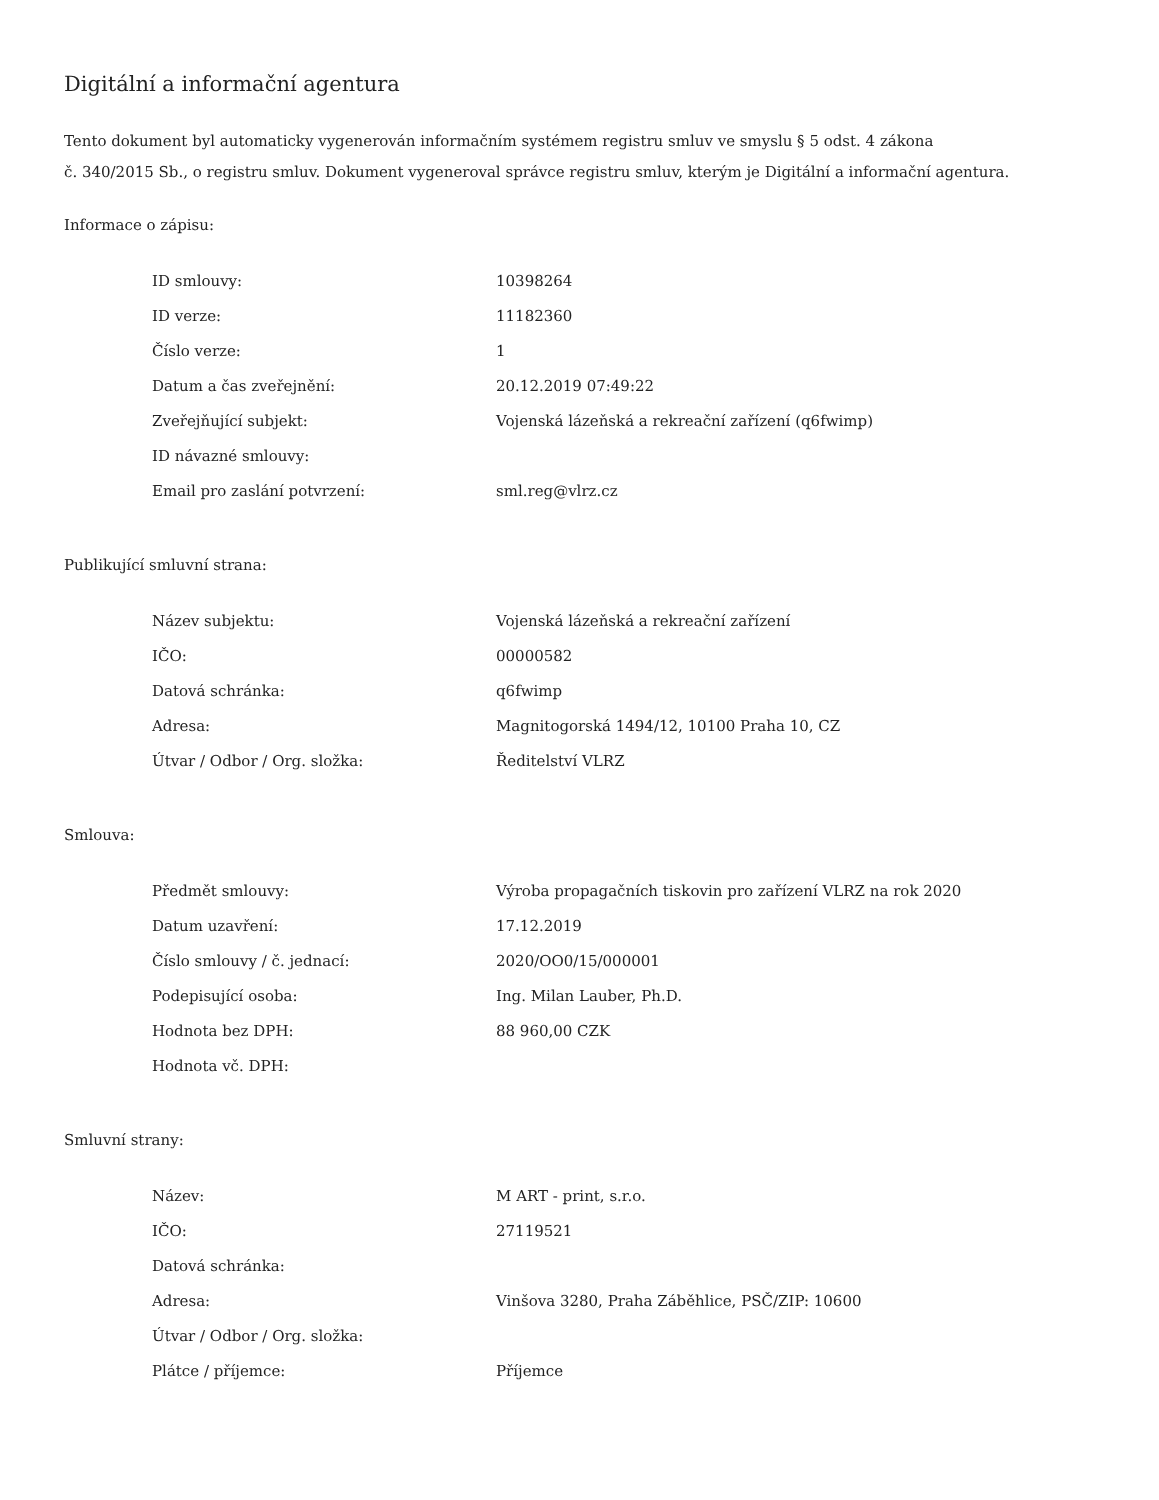Digitální a informační agentura
Tento dokument byl automaticky vygenerován informačním systémem registru smluv ve smyslu § 5 odst. 4 zákona
č. 340/2015 Sb., o registru smluv. Dokument vygeneroval správce registru smluv, kterým je Digitální a informační agentura.
Informace o zápisu:
| ID smlouvy: | 10398264 |
| ID verze: | 11182360 |
| Číslo verze: | 1 |
| Datum a čas zveřejnění: | 20.12.2019 07:49:22 |
| Zveřejňující subjekt: | Vojenská lázeňská a rekreační zařízení (q6fwimp) |
| ID návazné smlouvy: | |
| Email pro zaslání potvrzení: | sml.reg@vlrz.cz |
Publikující smluvní strana:
| Název subjektu: | Vojenská lázeňská a rekreační zařízení |
| IČO: | 00000582 |
| Datová schránka: | q6fwimp |
| Adresa: | Magnitogorská 1494/12, 10100 Praha 10, CZ |
| Útvar / Odbor / Org. složka: | Ředitelství VLRZ |
Smlouva:
| Předmět smlouvy: | Výroba propagačních tiskovin pro zařízení VLRZ na rok 2020 |
| Datum uzavření: | 17.12.2019 |
| Číslo smlouvy / č. jednací: | 2020/OO0/15/000001 |
| Podepisující osoba: | Ing. Milan Lauber, Ph.D. |
| Hodnota bez DPH: | 88 960,00 CZK |
| Hodnota vč. DPH: | |
Smluvní strany:
| Název: | M ART - print, s.r.o. |
| IČO: | 27119521 |
| Datová schránka: | |
| Adresa: | Vinšova 3280, Praha Záběhlice, PSČ/ZIP: 10600 |
| Útvar / Odbor / Org. složka: | |
| Plátce / příjemce: | Příjemce |